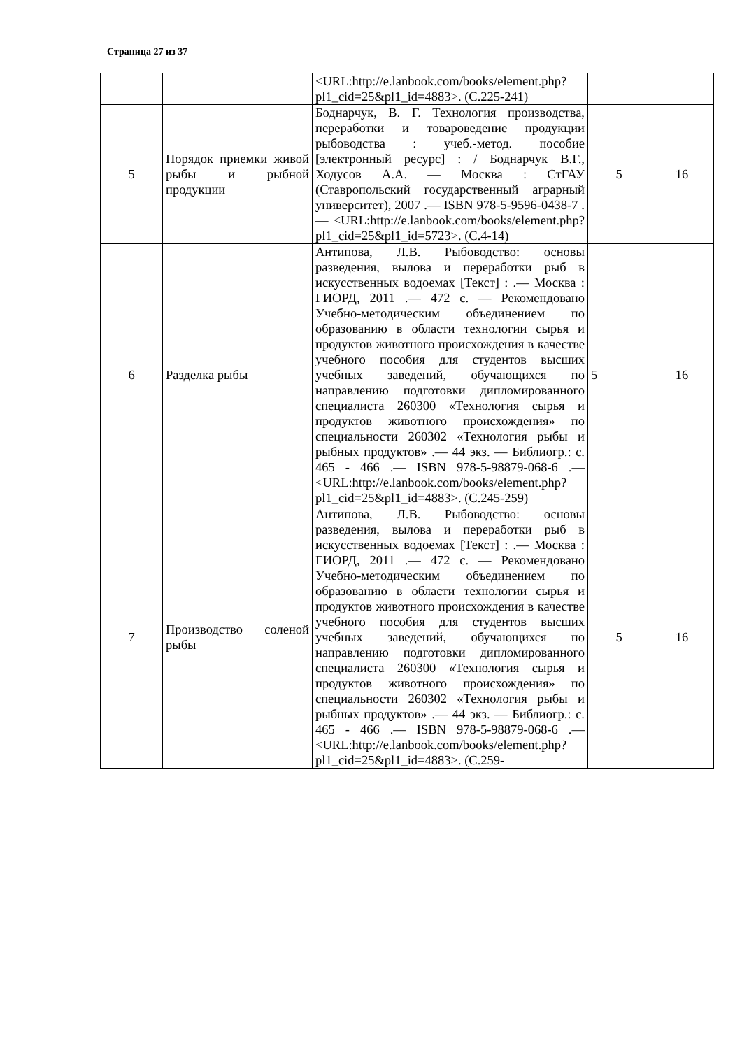Страница 27 из 37
| | | <URL:http://e.lanbook.com/books/element.php?pl1_cid=25&pl1_id=4883>. (С.225-241) | | |
| 5 | Порядок приемки живой рыбы и рыбной продукции | Боднарчук, В. Г. Технология производства, переработки и товароведение продукции рыбоводства : учеб.-метод. пособие [электронный ресурс] : / Боднарчук В.Г., Ходусов А.А. — Москва : СтГАУ (Ставропольский государственный аграрный университет), 2007 .— ISBN 978-5-9596-0438-7 .— <URL:http://e.lanbook.com/books/element.php?pl1_cid=25&pl1_id=5723>. (С.4-14) | 5 | 16 |
| 6 | Разделка рыбы | Антипова, Л.В. Рыбоводство: основы разведения, вылова и переработки рыб в искусственных водоемах [Текст] : .— Москва : ГИОРД, 2011 .— 472 с. — Рекомендовано Учебно-методическим объединением по образованию в области технологии сырья и продуктов животного происхождения в качестве учебного пособия для студентов высших учебных заведений, обучающихся по направлению подготовки дипломированного специалиста 260300 «Технология сырья и продуктов животного происхождения» по специальности 260302 «Технология рыбы и рыбных продуктов» .— 44 экз. — Библиогр.: с. 465 - 466 .— ISBN 978-5-98879-068-6 .— <URL:http://e.lanbook.com/books/element.php?pl1_cid=25&pl1_id=4883>. (С.245-259) | 5 | 16 |
| 7 | Производство соленой рыбы | Антипова, Л.В. Рыбоводство: основы разведения, вылова и переработки рыб в искусственных водоемах [Текст] : .— Москва : ГИОРД, 2011 .— 472 с. — Рекомендовано Учебно-методическим объединением по образованию в области технологии сырья и продуктов животного происхождения в качестве учебного пособия для студентов высших учебных заведений, обучающихся по направлению подготовки дипломированного специалиста 260300 «Технология сырья и продуктов животного происхождения» по специальности 260302 «Технология рыбы и рыбных продуктов» .— 44 экз. — Библиогр.: с. 465 - 466 .— ISBN 978-5-98879-068-6 .— <URL:http://e.lanbook.com/books/element.php?pl1_cid=25&pl1_id=4883>. (С.259- | 5 | 16 |